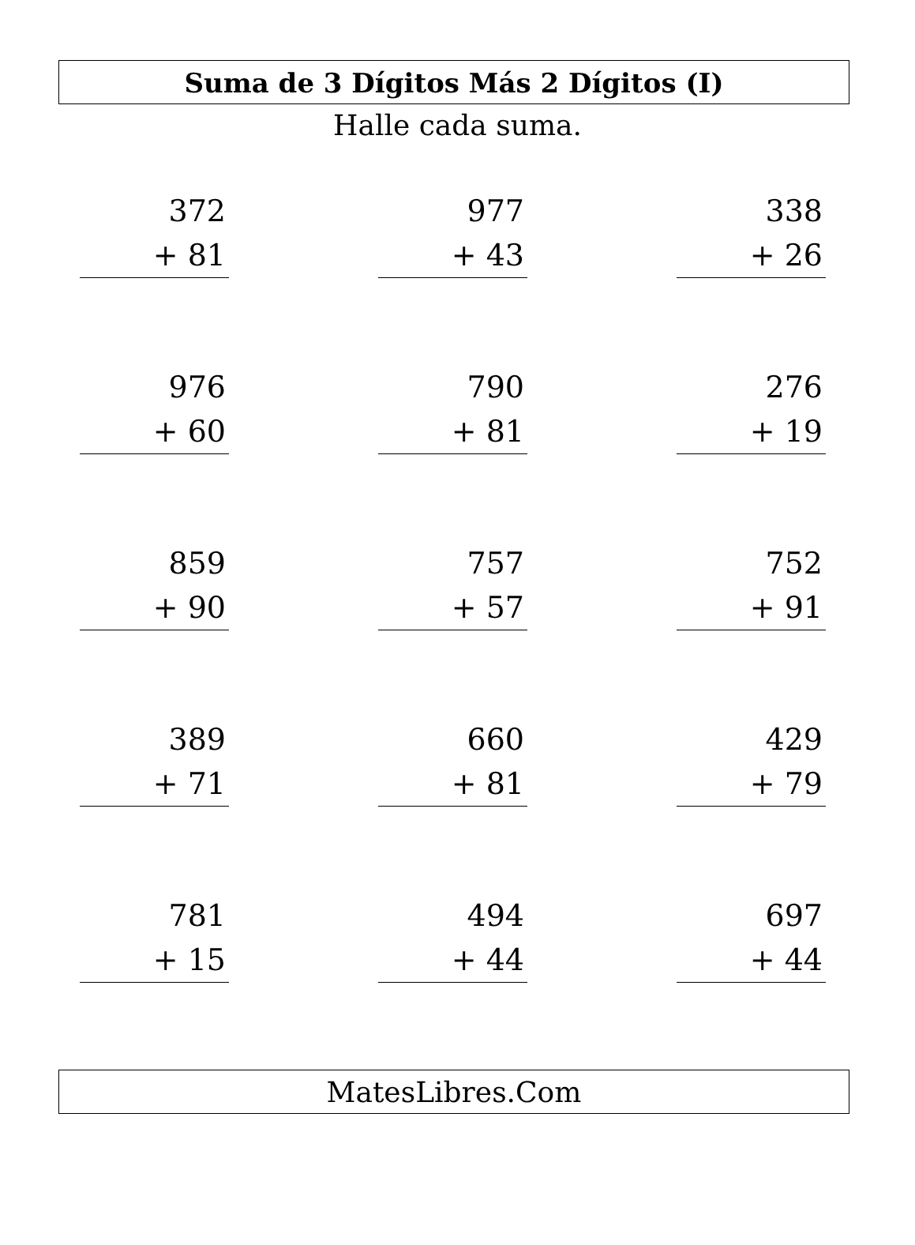Suma de 3 Dígitos Más 2 Dígitos (I)
Halle cada suma.
372
+ 81
977
+ 43
338
+ 26
976
+ 60
790
+ 81
276
+ 19
859
+ 90
757
+ 57
752
+ 91
389
+ 71
660
+ 81
429
+ 79
781
+ 15
494
+ 44
697
+ 44
MatesLibres.Com